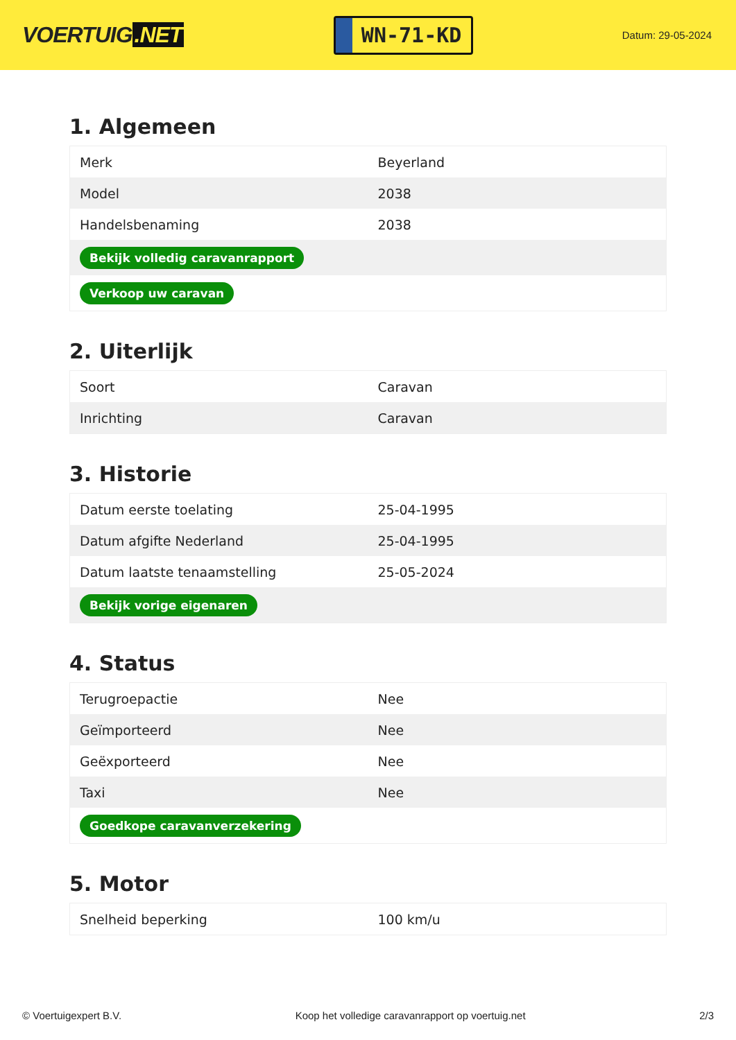VOERTUIG.NET
WN-71-KD
Datum: 29-05-2024
1. Algemeen
| Merk | Beyerland |
| Model | 2038 |
| Handelsbenaming | 2038 |
| Bekijk volledig caravanrapport | |
| Verkoop uw caravan | |
2. Uiterlijk
| Soort | Caravan |
| Inrichting | Caravan |
3. Historie
| Datum eerste toelating | 25-04-1995 |
| Datum afgifte Nederland | 25-04-1995 |
| Datum laatste tenaamstelling | 25-05-2024 |
| Bekijk vorige eigenaren | |
4. Status
| Terugroepactie | Nee |
| Geïmporteerd | Nee |
| Geëxporteerd | Nee |
| Taxi | Nee |
| Goedkope caravanverzekering | |
5. Motor
| Snelheid beperking | 100 km/u |
© Voertuigexpert B.V. Koop het volledige caravanrapport op voertuig.net 2/3